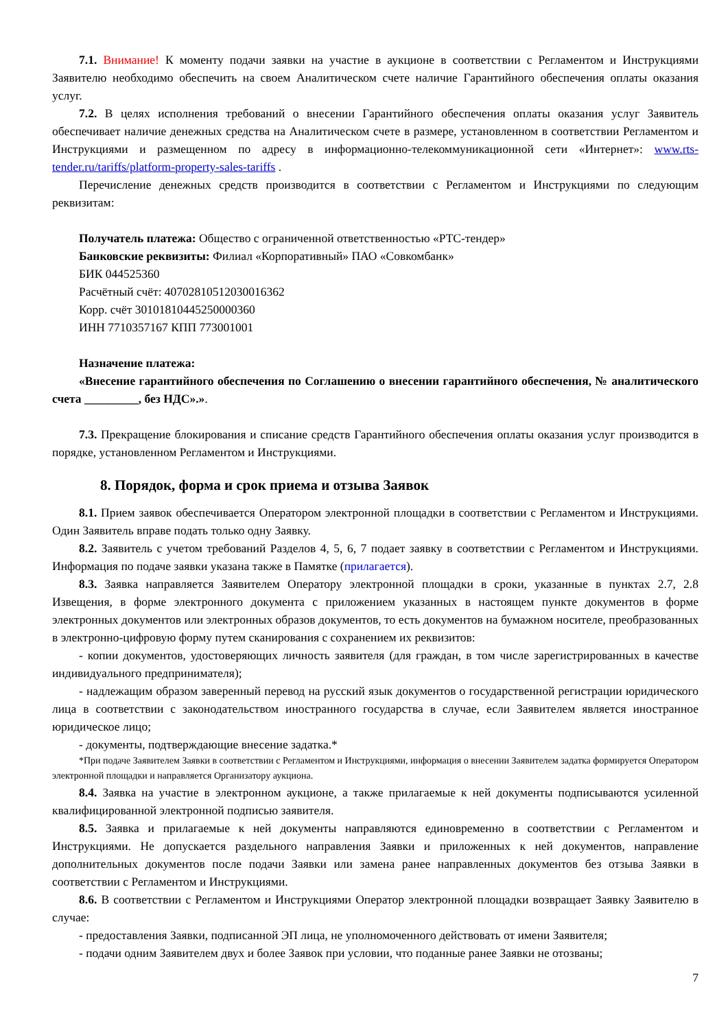7.1. Внимание! К моменту подачи заявки на участие в аукционе в соответствии с Регламентом и Инструкциями Заявителю необходимо обеспечить на своем Аналитическом счете наличие Гарантийного обеспечения оплаты оказания услуг.
7.2. В целях исполнения требований о внесении Гарантийного обеспечения оплаты оказания услуг Заявитель обеспечивает наличие денежных средства на Аналитическом счете в размере, установленном в соответствии Регламентом и Инструкциями и размещенном по адресу в информационно-телекоммуникационной сети «Интернет»: www.rts-tender.ru/tariffs/platform-property-sales-tariffs .
Перечисление денежных средств производится в соответствии с Регламентом и Инструкциями по следующим реквизитам:
Получатель платежа: Общество с ограниченной ответственностью «РТС-тендер»
Банковские реквизиты: Филиал «Корпоративный» ПАО «Совкомбанк»
БИК 044525360
Расчётный счёт: 40702810512030016362
Корр. счёт 30101810445250000360
ИНН 7710357167 КПП 773001001
Назначение платежа:
«Внесение гарантийного обеспечения по Соглашению о внесении гарантийного обеспечения, № аналитического счета _________, без НДС».».
7.3. Прекращение блокирования и списание средств Гарантийного обеспечения оплаты оказания услуг производится в порядке, установленном Регламентом и Инструкциями.
8. Порядок, форма и срок приема и отзыва Заявок
8.1. Прием заявок обеспечивается Оператором электронной площадки в соответствии с Регламентом и Инструкциями. Один Заявитель вправе подать только одну Заявку.
8.2. Заявитель с учетом требований Разделов 4, 5, 6, 7 подает заявку в соответствии с Регламентом и Инструкциями. Информация по подаче заявки указана также в Памятке (прилагается).
8.3. Заявка направляется Заявителем Оператору электронной площадки в сроки, указанные в пунктах 2.7, 2.8 Извещения, в форме электронного документа с приложением указанных в настоящем пункте документов в форме электронных документов или электронных образов документов, то есть документов на бумажном носителе, преобразованных в электронно-цифровую форму путем сканирования с сохранением их реквизитов:
- копии документов, удостоверяющих личность заявителя (для граждан, в том числе зарегистрированных в качестве индивидуального предпринимателя);
- надлежащим образом заверенный перевод на русский язык документов о государственной регистрации юридического лица в соответствии с законодательством иностранного государства в случае, если Заявителем является иностранное юридическое лицо;
- документы, подтверждающие внесение задатка.*
*При подаче Заявителем Заявки в соответствии с Регламентом и Инструкциями, информация о внесении Заявителем задатка формируется Оператором электронной площадки и направляется Организатору аукциона.
8.4. Заявка на участие в электронном аукционе, а также прилагаемые к ней документы подписываются усиленной квалифицированной электронной подписью заявителя.
8.5. Заявка и прилагаемые к ней документы направляются единовременно в соответствии с Регламентом и Инструкциями. Не допускается раздельного направления Заявки и приложенных к ней документов, направление дополнительных документов после подачи Заявки или замена ранее направленных документов без отзыва Заявки в соответствии с Регламентом и Инструкциями.
8.6. В соответствии с Регламентом и Инструкциями Оператор электронной площадки возвращает Заявку Заявителю в случае:
- предоставления Заявки, подписанной ЭП лица, не уполномоченного действовать от имени Заявителя;
- подачи одним Заявителем двух и более Заявок при условии, что поданные ранее Заявки не отозваны;
7